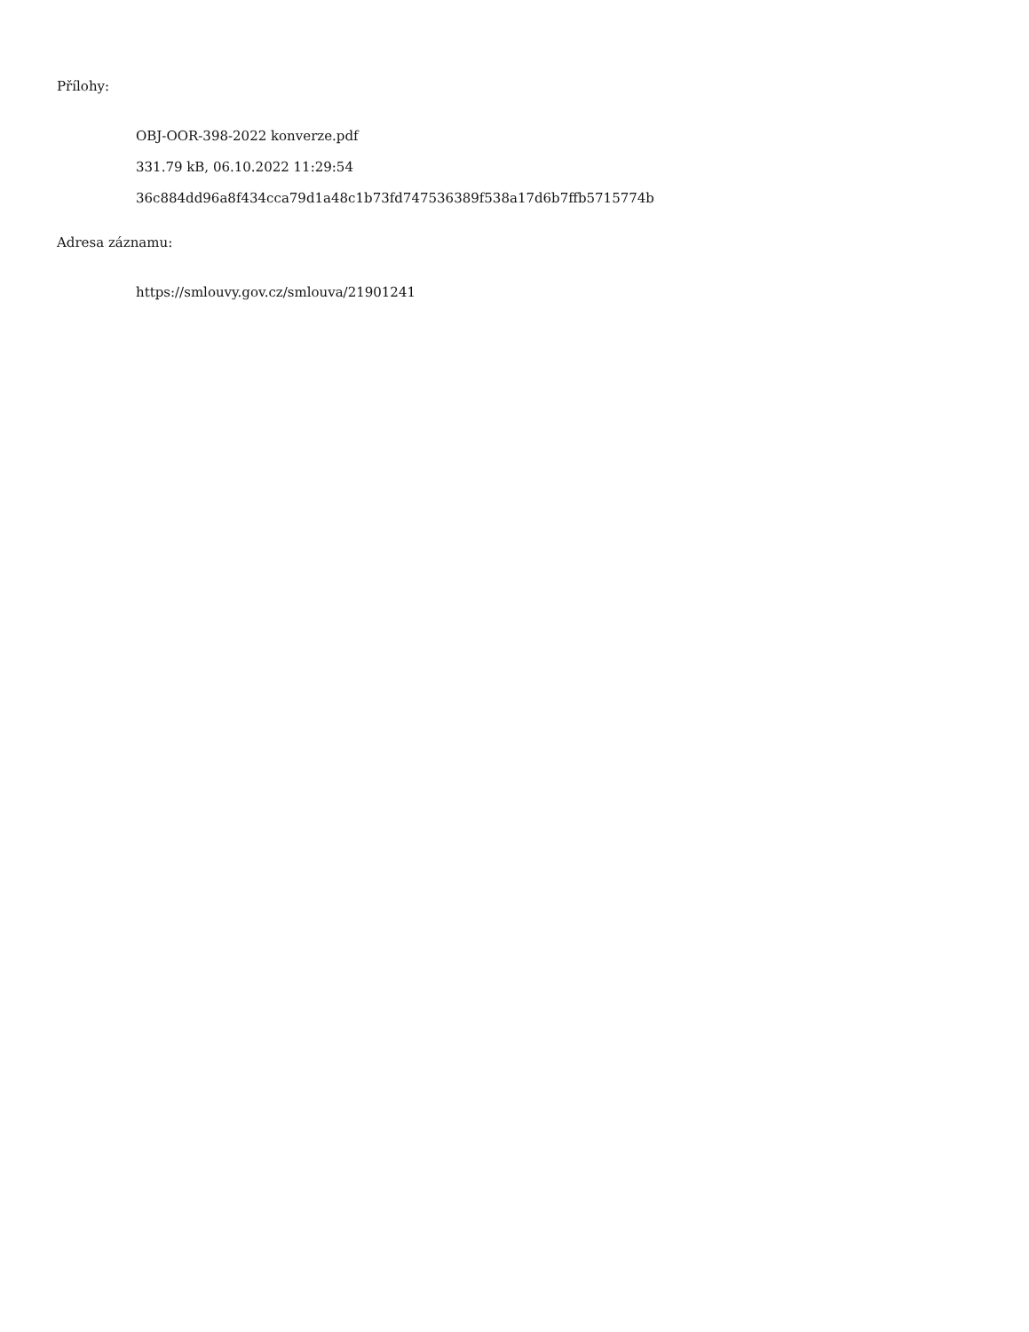Přílohy:
OBJ-OOR-398-2022 konverze.pdf
331.79 kB, 06.10.2022 11:29:54
36c884dd96a8f434cca79d1a48c1b73fd747536389f538a17d6b7ffb5715774b
Adresa záznamu:
https://smlouvy.gov.cz/smlouva/21901241